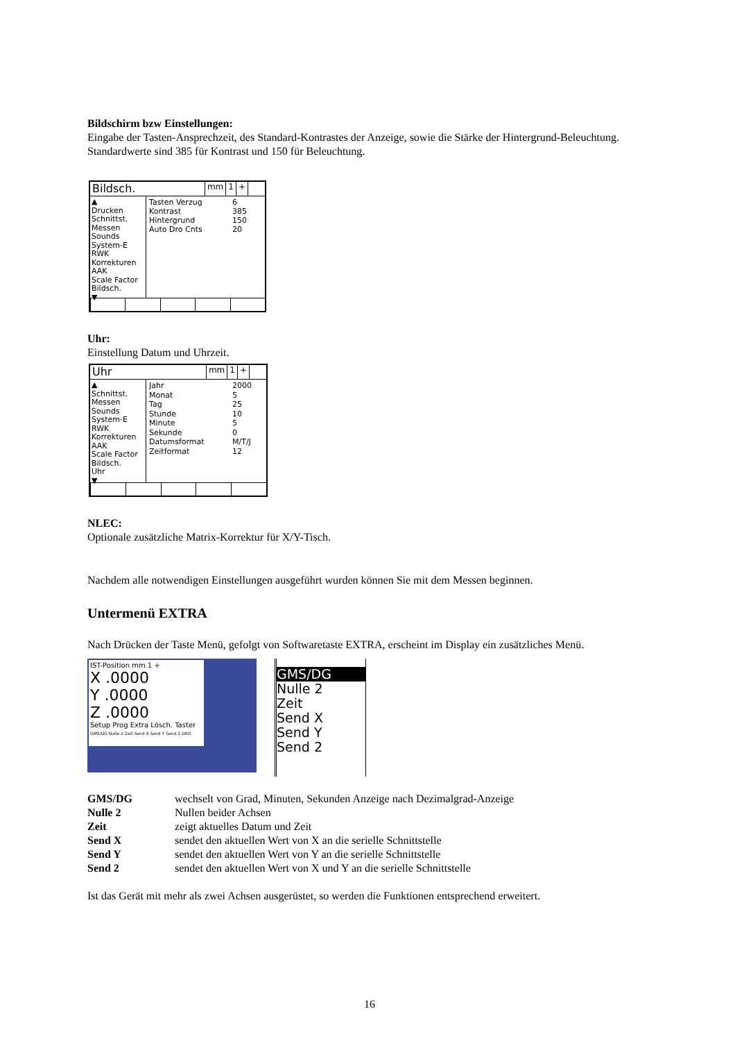Bildschirm bzw Einstellungen:
Eingabe der Tasten-Ansprechzeit, des Standard-Kontrastes der Anzeige, sowie die Stärke der Hintergrund-Beleuchtung. Standardwerte sind 385 für Kontrast und 150 für Beleuchtung.
Bildsch.
mm 1 +
▲
Drucken
Schnittst.
Messen
Sounds
System-E
RWK
Korrekturen
AAK
Scale Factor
Bildsch.
▼
Tasten Verzug 6
Kontrast 385
Hintergrund 150
Auto Dro Cnts 20
Uhr:
Einstellung Datum und Uhrzeit.
Uhr
mm 1 +
▲
Schnittst.
Messen
Sounds
System-E
RWK
Korrekturen
AAK
Scale Factor
Bildsch.
Uhr
▼
Jahr 2000
Monat 5
Tag 25
Stunde 10
Minute 5
Sekunde 0
Datumsformat M/T/J
Zeitformat 12
NLEC:
Optionale zusätzliche Matrix-Korrektur für X/Y-Tisch.
Nachdem alle notwendigen Einstellungen ausgeführt wurden können Sie mit dem Messen beginnen.
Untermenü EXTRA
Nach Drücken der Taste Menü, gefolgt von Softwaretaste EXTRA, erscheint im Display ein zusätzliches Menü.
IST-Position mm 1 +
X .0000
Y .0000
Z .0000
Setup Prog Extra Lösch. Taster
GMS/DG Nulle 2 Zeit Send X Send Y Send 2 DRO
GMS/DG
Nulle 2
Zeit
Send X
Send Y
Send 2
GMS/DG wechselt von Grad, Minuten, Sekunden Anzeige nach Dezimalgrad-Anzeige Nulle 2 Nullen beider Achsen Zeit zeigt aktuelles Datum und Zeit Send X sendet den aktuellen Wert von X an die serielle Schnittstelle Send Y sendet den aktuellen Wert von Y an die serielle Schnittstelle Send 2 sendet den aktuellen Wert von X und Y an die serielle Schnittstelle
Ist das Gerät mit mehr als zwei Achsen ausgerüstet, so werden die Funktionen entsprechend erweitert.
16